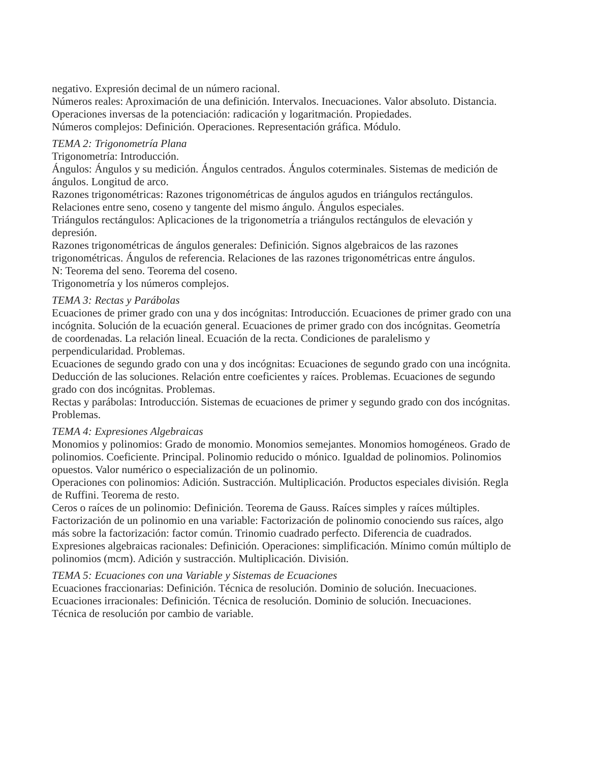negativo. Expresión decimal de un número racional.
Números reales: Aproximación de una definición. Intervalos. Inecuaciones. Valor absoluto. Distancia. Operaciones inversas de la potenciación: radicación y logaritmación. Propiedades.
Números complejos: Definición. Operaciones. Representación gráfica. Módulo.
TEMA 2: Trigonometría Plana
Trigonometría: Introducción.
Ángulos: Ángulos y su medición. Ángulos centrados. Ángulos coterminales. Sistemas de medición de ángulos. Longitud de arco.
Razones trigonométricas: Razones trigonométricas de ángulos agudos en triángulos rectángulos. Relaciones entre seno, coseno y tangente del mismo ángulo. Ángulos especiales.
Triángulos rectángulos: Aplicaciones de la trigonometría a triángulos rectángulos de elevación y depresión.
Razones trigonométricas de ángulos generales: Definición. Signos algebraicos de las razones trigonométricas. Ángulos de referencia. Relaciones de las razones trigonométricas entre ángulos.
N: Teorema del seno. Teorema del coseno.
Trigonometría y los números complejos.
TEMA 3: Rectas y Parábolas
Ecuaciones de primer grado con una y dos incógnitas: Introducción. Ecuaciones de primer grado con una incógnita. Solución de la ecuación general. Ecuaciones de primer grado con dos incógnitas. Geometría de coordenadas. La relación lineal. Ecuación de la recta. Condiciones de paralelismo y perpendicularidad. Problemas.
Ecuaciones de segundo grado con una y dos incógnitas: Ecuaciones de segundo grado con una incógnita. Deducción de las soluciones. Relación entre coeficientes y raíces. Problemas. Ecuaciones de segundo grado con dos incógnitas. Problemas.
Rectas y parábolas: Introducción. Sistemas de ecuaciones de primer y segundo grado con dos incógnitas. Problemas.
TEMA 4: Expresiones Algebraicas
Monomios y polinomios: Grado de monomio. Monomios semejantes. Monomios homogéneos. Grado de polinomios. Coeficiente. Principal. Polinomio reducido o mónico. Igualdad de polinomios. Polinomios opuestos. Valor numérico o especialización de un polinomio.
Operaciones con polinomios: Adición. Sustracción. Multiplicación. Productos especiales división. Regla de Ruffini. Teorema de resto.
Ceros o raíces de un polinomio: Definición. Teorema de Gauss. Raíces simples y raíces múltiples.
Factorización de un polinomio en una variable: Factorización de polinomio conociendo sus raíces, algo más sobre la factorización: factor común. Trinomio cuadrado perfecto. Diferencia de cuadrados.
Expresiones algebraicas racionales: Definición. Operaciones: simplificación. Mínimo común múltiplo de polinomios (mcm). Adición y sustracción. Multiplicación. División.
TEMA 5: Ecuaciones con una Variable y Sistemas de Ecuaciones
Ecuaciones fraccionarias: Definición. Técnica de resolución. Dominio de solución. Inecuaciones.
Ecuaciones irracionales: Definición. Técnica de resolución. Dominio de solución. Inecuaciones.
Técnica de resolución por cambio de variable.